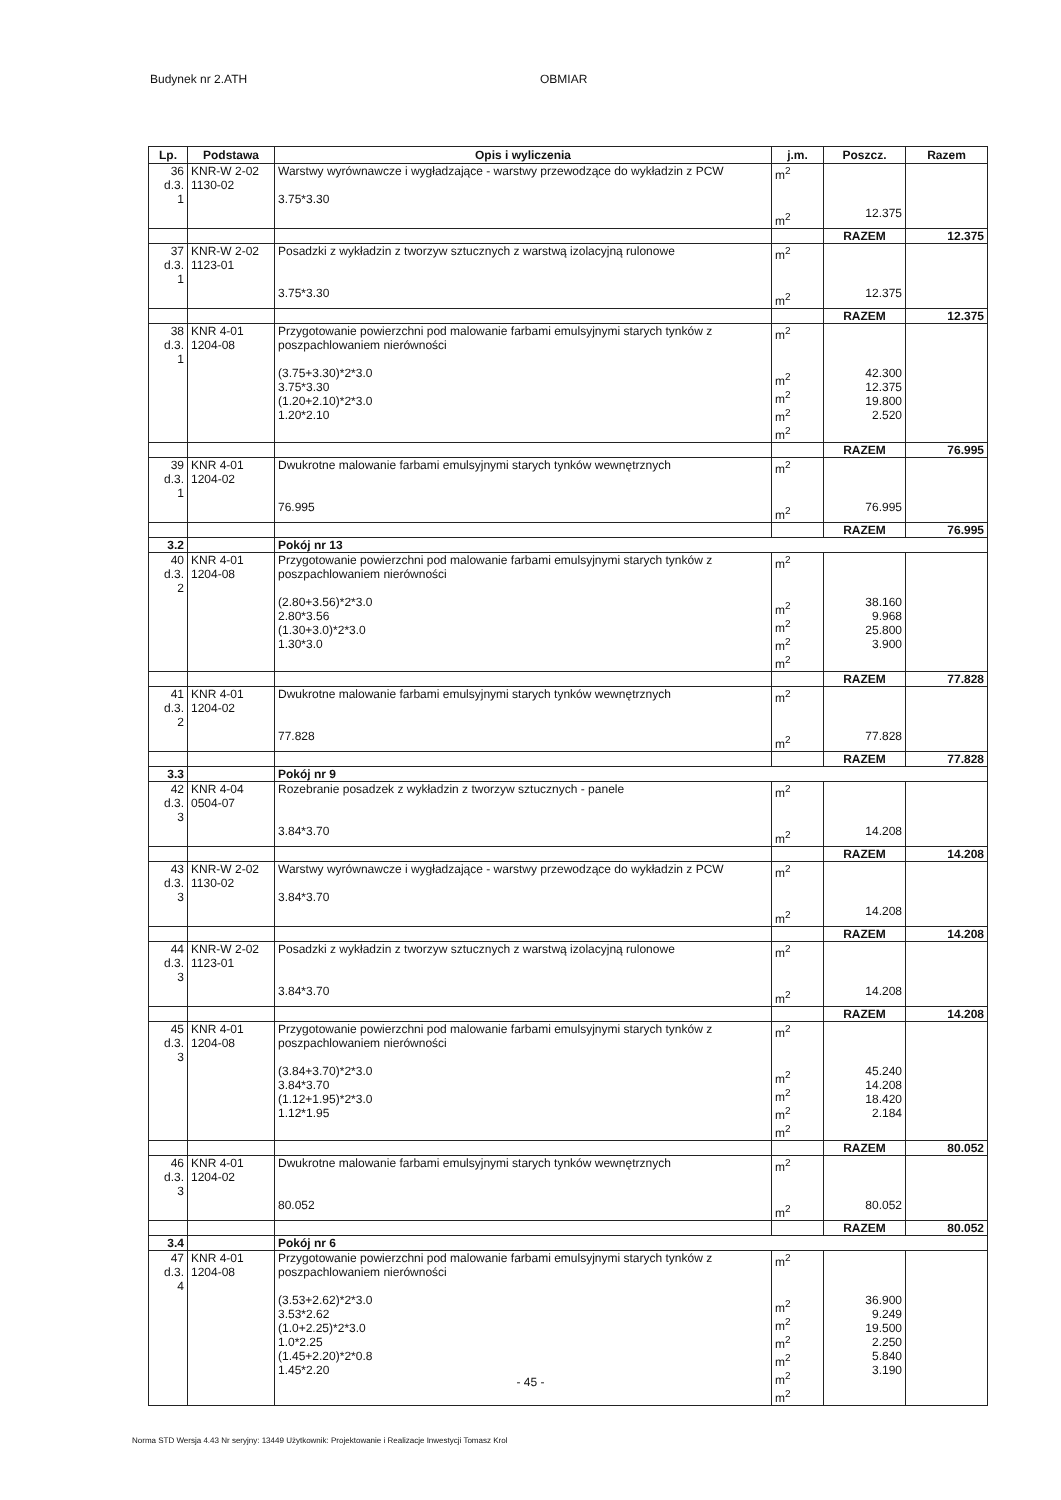Budynek nr 2.ATH OBMIAR
| Lp. | Podstawa | Opis i wyliczenia | j.m. | Poszcz. | Razem |
| --- | --- | --- | --- | --- | --- |
| 36 d.3. 1 | KNR-W 2-02 1130-02 | Warstwy wyrównawcze i wygładzające - warstwy przewodzące do wykładzin z PCW 3.75*3.30 | m<sup>2</sup> m<sup>2</sup> | 12.375 | |
| | | | | RAZEM | 12.375 |
| 37 d.3. 1 | KNR-W 2-02 1123-01 | Posadzki z wykładzin z tworzyw sztucznych z warstwą izolacyjną rulonowe 3.75*3.30 | m<sup>2</sup> m<sup>2</sup> | 12.375 | |
| | | | | RAZEM | 12.375 |
| 38 d.3. 1 | KNR 4-01 1204-08 | Przygotowanie powierzchni pod malowanie farbami emulsyjnymi starych tynków z poszpachlowaniem nierówności (3.75+3.30)*2*3.0 3.75*3.30 (1.20+2.10)*2*3.0 1.20*2.10 | m<sup>2</sup> m<sup>2</sup> m<sup>2</sup> m<sup>2</sup> m<sup>2</sup> | 42.300 12.375 19.800 2.520 | |
| | | | | RAZEM | 76.995 |
| 39 d.3. 1 | KNR 4-01 1204-02 | Dwukrotne malowanie farbami emulsyjnymi starych tynków wewnętrznych 76.995 | m<sup>2</sup> m<sup>2</sup> | 76.995 | |
| | | | | RAZEM | 76.995 |
| 3.2 | | Pokój nr 13 | | | |
| 40 d.3. 2 | KNR 4-01 1204-08 | Przygotowanie powierzchni pod malowanie farbami emulsyjnymi starych tynków z poszpachlowaniem nierówności (2.80+3.56)*2*3.0 2.80*3.56 (1.30+3.0)*2*3.0 1.30*3.0 | m<sup>2</sup> m<sup>2</sup> m<sup>2</sup> m<sup>2</sup> m<sup>2</sup> | 38.160 9.968 25.800 3.900 | |
| | | | | RAZEM | 77.828 |
| 41 d.3. 2 | KNR 4-01 1204-02 | Dwukrotne malowanie farbami emulsyjnymi starych tynków wewnętrznych 77.828 | m<sup>2</sup> m<sup>2</sup> | 77.828 | |
| | | | | RAZEM | 77.828 |
| 3.3 | | Pokój nr 9 | | | |
| 42 d.3. 3 | KNR 4-04 0504-07 | Rozebranie posadzek z wykładzin z tworzyw sztucznych - panele 3.84*3.70 | m<sup>2</sup> m<sup>2</sup> | 14.208 | |
| | | | | RAZEM | 14.208 |
| 43 d.3. 3 | KNR-W 2-02 1130-02 | Warstwy wyrównawcze i wygładzające - warstwy przewodzące do wykładzin z PCW 3.84*3.70 | m<sup>2</sup> m<sup>2</sup> | 14.208 | |
| | | | | RAZEM | 14.208 |
| 44 d.3. 3 | KNR-W 2-02 1123-01 | Posadzki z wykładzin z tworzyw sztucznych z warstwą izolacyjną rulonowe 3.84*3.70 | m<sup>2</sup> m<sup>2</sup> | 14.208 | |
| | | | | RAZEM | 14.208 |
| 45 d.3. 3 | KNR 4-01 1204-08 | Przygotowanie powierzchni pod malowanie farbami emulsyjnymi starych tynków z poszpachlowaniem nierówności (3.84+3.70)*2*3.0 3.84*3.70 (1.12+1.95)*2*3.0 1.12*1.95 | m<sup>2</sup> m<sup>2</sup> m<sup>2</sup> m<sup>2</sup> m<sup>2</sup> | 45.240 14.208 18.420 2.184 | |
| | | | | RAZEM | 80.052 |
| 46 d.3. 3 | KNR 4-01 1204-02 | Dwukrotne malowanie farbami emulsyjnymi starych tynków wewnętrznych 80.052 | m<sup>2</sup> m<sup>2</sup> | 80.052 | |
| | | | | RAZEM | 80.052 |
| 3.4 | | Pokój nr 6 | | | |
| 47 d.3. 4 | KNR 4-01 1204-08 | Przygotowanie powierzchni pod malowanie farbami emulsyjnymi starych tynków z poszpachlowaniem nierówności (3.53+2.62)*2*3.0 3.53*2.62 (1.0+2.25)*2*3.0 1.0*2.25 (1.45+2.20)*2*0.8 1.45*2.20 | m<sup>2</sup> m<sup>2</sup> m<sup>2</sup> m<sup>2</sup> m<sup>2</sup> m<sup>2</sup> m<sup>2</sup> | 36.900 9.249 19.500 2.250 5.840 3.190 | |
- 45 -
Norma STD Wersja 4.43 Nr seryjny: 13449 Użytkownik: Projektowanie i Realizacje Inwestycji Tomasz Krol